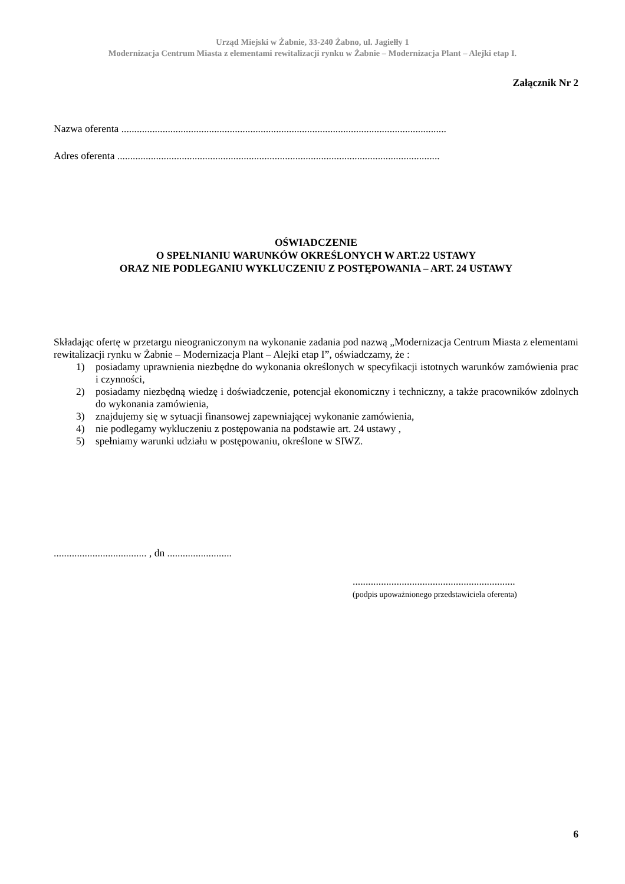Urząd Miejski w Żabnie, 33-240 Żabno, ul. Jagiełły 1
Modernizacja Centrum Miasta z elementami rewitalizacji rynku w Żabnie – Modernizacja Plant – Alejki etap I.
Załącznik Nr 2
Nazwa oferenta ..............................................................................................................................
Adres oferenta .............................................................................................................................
OŚWIADCZENIE
O SPEŁNIANIU WARUNKÓW OKREŚLONYCH W ART.22 USTAWY
ORAZ NIE PODLEGANIU WYKLUCZENIU Z POSTĘPOWANIA – ART. 24 USTAWY
Składając ofertę w przetargu nieograniczonym na wykonanie zadania pod nazwą „Modernizacja Centrum Miasta z elementami rewitalizacji rynku w Żabnie – Modernizacja Plant – Alejki etap I”, oświadczamy, że :
1) posiadamy uprawnienia niezbędne do wykonania określonych w specyfikacji istotnych warunków zamówienia prac i czynności,
2) posiadamy niezbędną wiedzę i doświadczenie, potencjał ekonomiczny i techniczny, a także pracowników zdolnych do wykonania zamówienia,
3) znajdujemy się w sytuacji finansowej zapewniającej wykonanie zamówienia,
4) nie podlegamy wykluczeniu z postępowania na podstawie art. 24 ustawy ,
5) spełniamy warunki udziału w postępowaniu, określone w SIWZ.
.................................... , dn .........................
...............................................................
(podpis upoważnionego przedstawiciela oferenta)
6